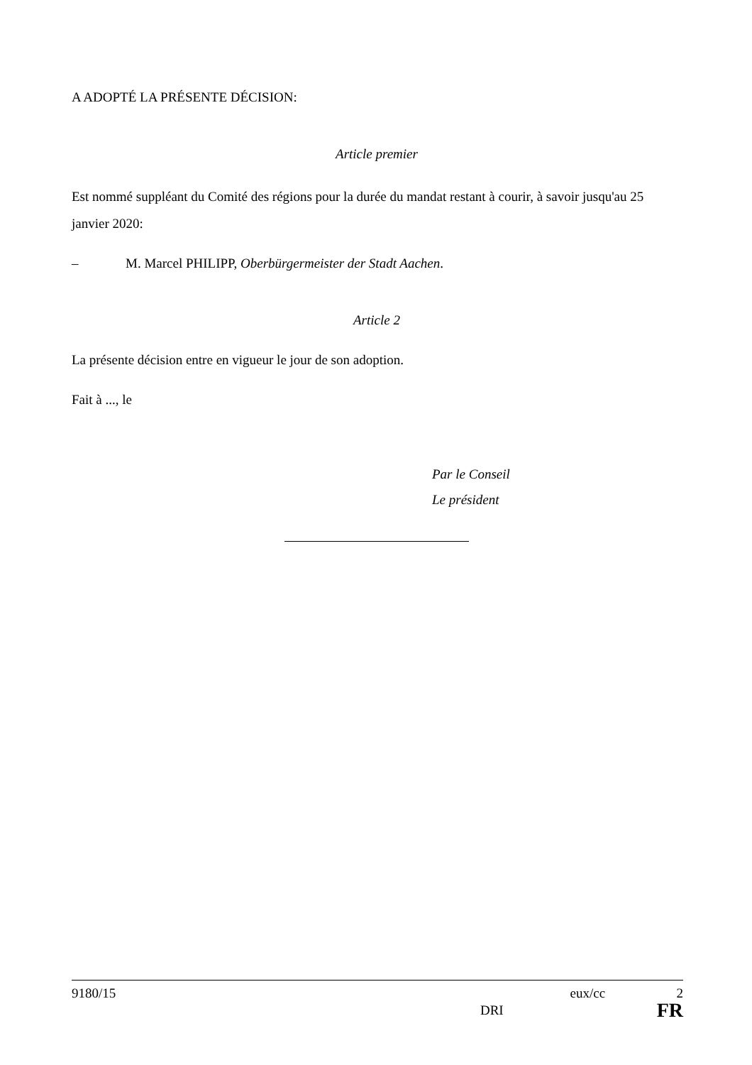A ADOPTÉ LA PRÉSENTE DÉCISION:
Article premier
Est nommé suppléant du Comité des régions pour la durée du mandat restant à courir, à savoir jusqu'au 25 janvier 2020:
– M. Marcel PHILIPP, Oberbürgermeister der Stadt Aachen.
Article 2
La présente décision entre en vigueur le jour de son adoption.
Fait à ..., le
Par le Conseil
Le président
9180/15 eux/cc 2
DRI FR